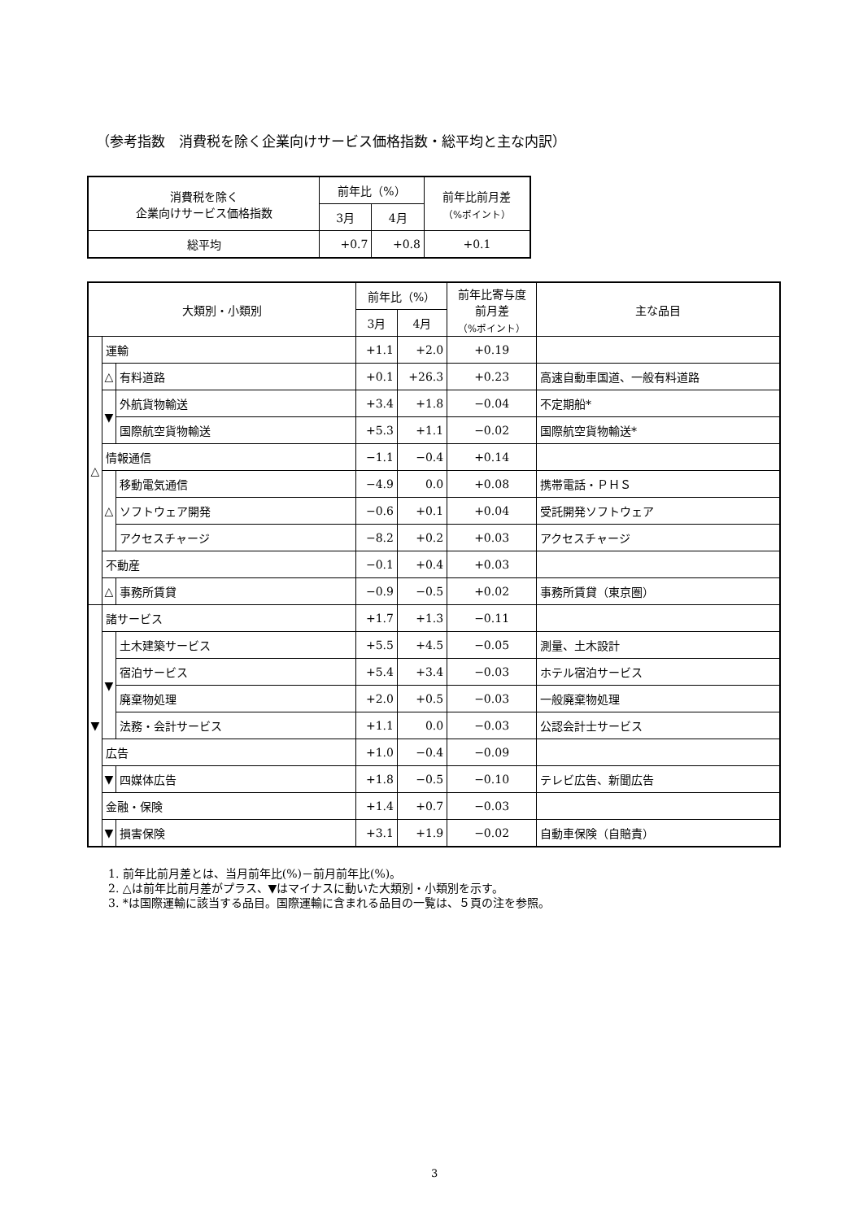（参考指数　消費税を除く企業向けサービス価格指数・総平均と主な内訳）
| 消費税を除く 企業向けサービス価格指数 | 前年比（%） | | 前年比前月差 （%ポイント） |
| --- | --- | --- | --- |
| | 3月 | 4月 | |
| 総平均 | +0.7 | +0.8 | +0.1 |
| 大類別・小類別 | | | 前年比（%） | | 前年比寄与度 前月差 （%ポイント） | 主な品目 |
| --- | --- | --- | --- | --- | --- | --- |
| | | | 3月 | 4月 | | |
| △ | 運輸 | | +1.1 | +2.0 | +0.19 | |
| | △ | 有料道路 | +0.1 | +26.3 | +0.23 | 高速自動車国道、一般有料道路 |
| | ▼ | 外航貨物輸送 | +3.4 | +1.8 | −0.04 | 不定期船* |
| | | 国際航空貨物輸送 | +5.3 | +1.1 | −0.02 | 国際航空貨物輸送* |
| | 情報通信 | | −1.1 | −0.4 | +0.14 | |
| | △ | 移動電気通信 | −4.9 | 0.0 | +0.08 | 携帯電話・ＰＨＳ |
| | | ソフトウェア開発 | −0.6 | +0.1 | +0.04 | 受託開発ソフトウェア |
| | | アクセスチャージ | −8.2 | +0.2 | +0.03 | アクセスチャージ |
| | 不動産 | | −0.1 | +0.4 | +0.03 | |
| | △ | 事務所賃貸 | −0.9 | −0.5 | +0.02 | 事務所賃貸（東京圏） |
| ▼ | 諸サービス | | +1.7 | +1.3 | −0.11 | |
| | ▼ | 土木建築サービス | +5.5 | +4.5 | −0.05 | 測量、土木設計 |
| | | 宿泊サービス | +5.4 | +3.4 | −0.03 | ホテル宿泊サービス |
| | | 廃棄物処理 | +2.0 | +0.5 | −0.03 | 一般廃棄物処理 |
| | | 法務・会計サービス | +1.1 | 0.0 | −0.03 | 公認会計士サービス |
| | 広告 | | +1.0 | −0.4 | −0.09 | |
| | ▼ | 四媒体広告 | +1.8 | −0.5 | −0.10 | テレビ広告、新聞広告 |
| | 金融・保険 | | +1.4 | +0.7 | −0.03 | |
| | ▼ | 損害保険 | +3.1 | +1.9 | −0.02 | 自動車保険（自賠責） |
1. 前年比前月差とは、当月前年比(%)－前月前年比(%)。
2. △は前年比前月差がプラス、▼はマイナスに動いた大類別・小類別を示す。
3. *は国際運輸に該当する品目。国際運輸に含まれる品目の一覧は、５頁の注を参照。
3